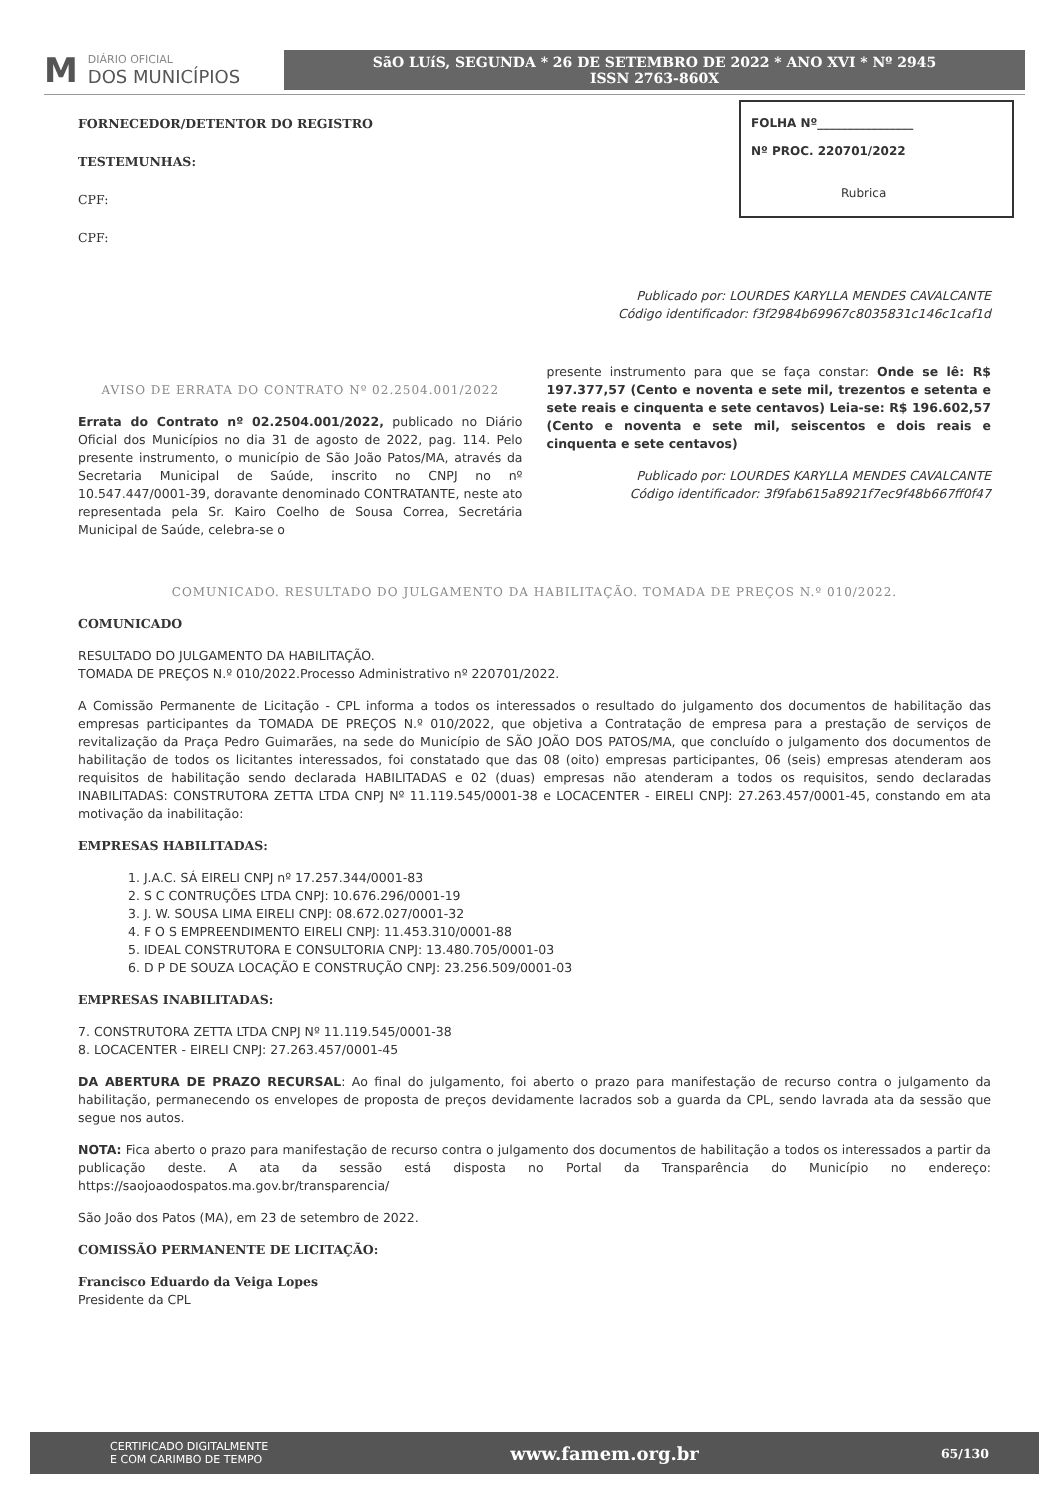M DIÁRIO OFICIAL
DOS MUNICÍPIOS
SãO LUíS, SEGUNDA * 26 DE SETEMBRO DE 2022 * ANO XVI * Nº 2945
ISSN 2763-860X
FOLHA Nº________________
Nº PROC. 220701/2022
Rubrica
FORNECEDOR/DETENTOR DO REGISTRO
TESTEMUNHAS:
CPF:
CPF:
Publicado por: LOURDES KARYLLA MENDES CAVALCANTE
Código identificador: f3f2984b69967c8035831c146c1caf1d
AVISO DE ERRATA DO CONTRATO Nº 02.2504.001/2022
Errata do Contrato nº 02.2504.001/2022, publicado no Diário Oficial dos Municípios no dia 31 de agosto de 2022, pag. 114. Pelo presente instrumento, o município de São João Patos/MA, através da Secretaria Municipal de Saúde, inscrito no CNPJ no nº 10.547.447/0001-39, doravante denominado CONTRATANTE, neste ato representada pela Sr. Kairo Coelho de Sousa Correa, Secretária Municipal de Saúde, celebra-se o
presente instrumento para que se faça constar: Onde se lê: R$ 197.377,57 (Cento e noventa e sete mil, trezentos e setenta e sete reais e cinquenta e sete centavos) Leia-se: R$ 196.602,57 (Cento e noventa e sete mil, seiscentos e dois reais e cinquenta e sete centavos)
Publicado por: LOURDES KARYLLA MENDES CAVALCANTE
Código identificador: 3f9fab615a8921f7ec9f48b667ff0f47
COMUNICADO. RESULTADO DO JULGAMENTO DA HABILITAÇÃO. TOMADA DE PREÇOS N.º 010/2022.
COMUNICADO
RESULTADO DO JULGAMENTO DA HABILITAÇÃO.
TOMADA DE PREÇOS N.º 010/2022.Processo Administrativo nº 220701/2022.
A Comissão Permanente de Licitação - CPL informa a todos os interessados o resultado do julgamento dos documentos de habilitação das empresas participantes da TOMADA DE PREÇOS N.º 010/2022, que objetiva a Contratação de empresa para a prestação de serviços de revitalização da Praça Pedro Guimarães, na sede do Município de SÃO JOÃO DOS PATOS/MA, que concluído o julgamento dos documentos de habilitação de todos os licitantes interessados, foi constatado que das 08 (oito) empresas participantes, 06 (seis) empresas atenderam aos requisitos de habilitação sendo declarada HABILITADAS e 02 (duas) empresas não atenderam a todos os requisitos, sendo declaradas INABILITADAS: CONSTRUTORA ZETTA LTDA CNPJ Nº 11.119.545/0001-38 e LOCACENTER - EIRELI CNPJ: 27.263.457/0001-45, constando em ata motivação da inabilitação:
EMPRESAS HABILITADAS:
1. J.A.C. SÁ EIRELI CNPJ nº 17.257.344/0001-83
2. S C CONTRUÇÕES LTDA CNPJ: 10.676.296/0001-19
3. J. W. SOUSA LIMA EIRELI CNPJ: 08.672.027/0001-32
4. F O S EMPREENDIMENTO EIRELI CNPJ: 11.453.310/0001-88
5. IDEAL CONSTRUTORA E CONSULTORIA CNPJ: 13.480.705/0001-03
6. D P DE SOUZA LOCAÇÃO E CONSTRUÇÃO CNPJ: 23.256.509/0001-03
EMPRESAS INABILITADAS:
7. CONSTRUTORA ZETTA LTDA CNPJ Nº 11.119.545/0001-38
8. LOCACENTER - EIRELI CNPJ: 27.263.457/0001-45
DA ABERTURA DE PRAZO RECURSAL: Ao final do julgamento, foi aberto o prazo para manifestação de recurso contra o julgamento da habilitação, permanecendo os envelopes de proposta de preços devidamente lacrados sob a guarda da CPL, sendo lavrada ata da sessão que segue nos autos.
NOTA: Fica aberto o prazo para manifestação de recurso contra o julgamento dos documentos de habilitação a todos os interessados a partir da publicação deste. A ata da sessão está disposta no Portal da Transparência do Município no endereço: https://saojoaodospatos.ma.gov.br/transparencia/
São João dos Patos (MA), em 23 de setembro de 2022.
COMISSÃO PERMANENTE DE LICITAÇÃO:
Francisco Eduardo da Veiga Lopes
Presidente da CPL
CERTIFICADO DIGITALMENTE
E COM CARIMBO DE TEMPO www.famem.org.br 65/130